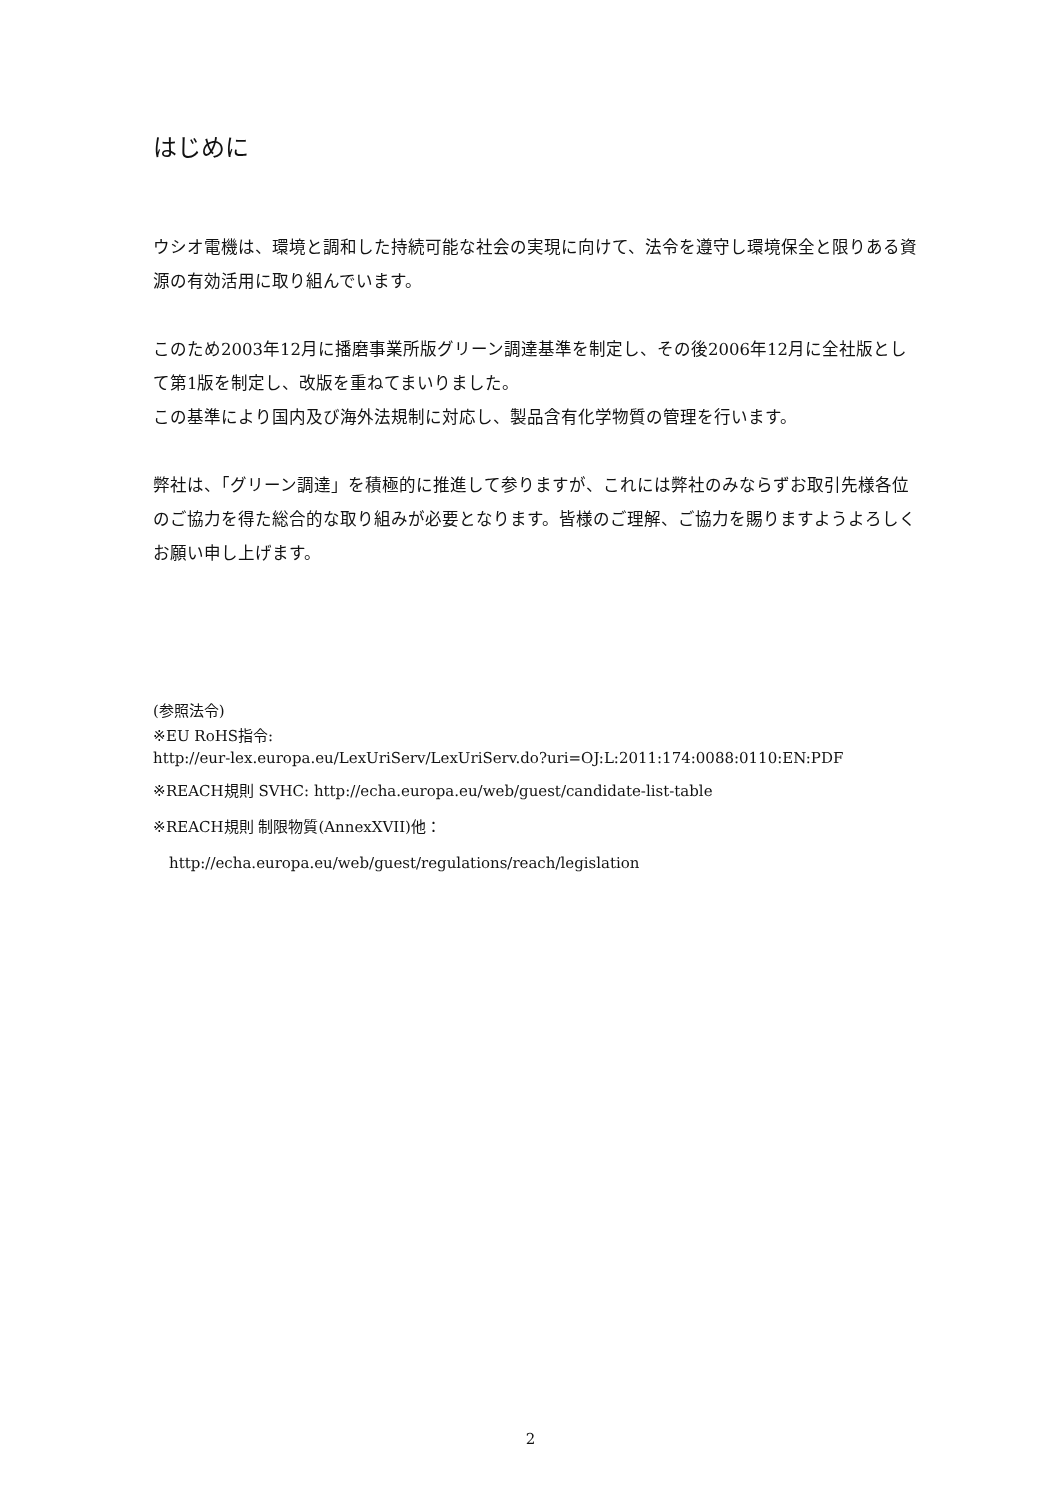はじめに
ウシオ電機は、環境と調和した持続可能な社会の実現に向けて、法令を遵守し環境保全と限りある資源の有効活用に取り組んでいます。
このため2003年12月に播磨事業所版グリーン調達基準を制定し、その後2006年12月に全社版として第1版を制定し、改版を重ねてまいりました。
この基準により国内及び海外法規制に対応し、製品含有化学物質の管理を行います。
弊社は、「グリーン調達」を積極的に推進して参りますが、これには弊社のみならずお取引先様各位のご協力を得た総合的な取り組みが必要となります。皆様のご理解、ご協力を賜りますようよろしくお願い申し上げます。
(参照法令)
※EU RoHS指令:
http://eur-lex.europa.eu/LexUriServ/LexUriServ.do?uri=OJ:L:2011:174:0088:0110:EN:PDF
※REACH規則 SVHC: http://echa.europa.eu/web/guest/candidate-list-table
※REACH規則 制限物質(AnnexXVII)他：
http://echa.europa.eu/web/guest/regulations/reach/legislation
2